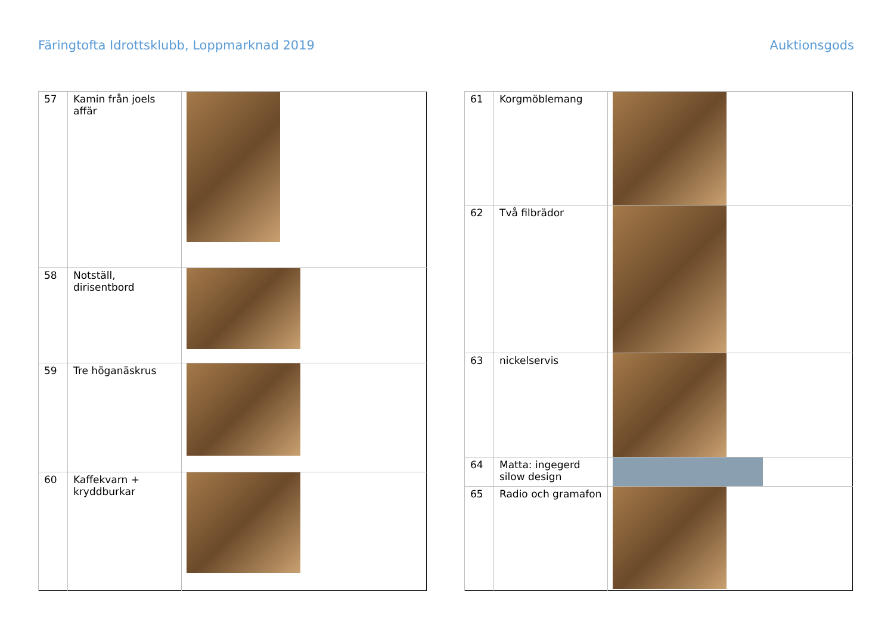Färingtofta Idrottsklubb, Loppmarknad 2019 Auktionsgods
| 57 | Kamin från joels affär | |
| 58 | Notställ, dirisentbord | |
| 59 | Tre höganäskrus | |
| 60 | Kaffekvarn + kryddburkar | |
| 61 | Korgmöblemang | |
| 62 | Två filbrädor | |
| 63 | nickelservis | |
| 64 | Matta: ingegerd silow design | |
| 65 | Radio och gramafon | |